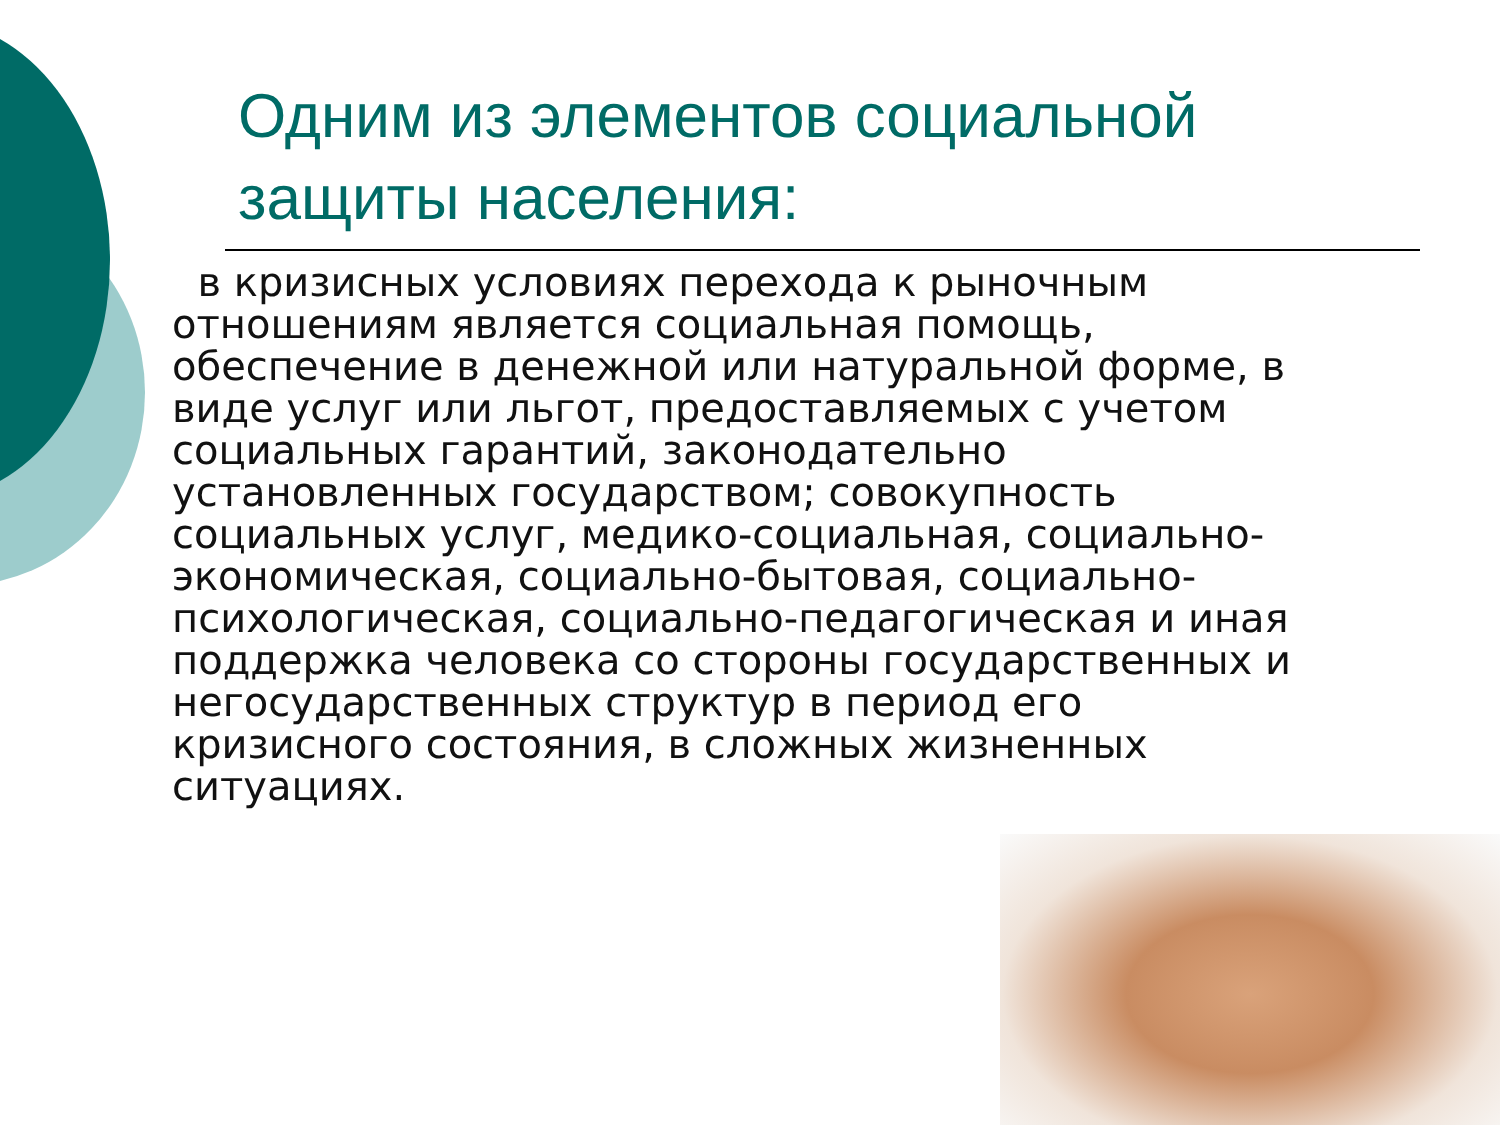Одним из элементов социальной защиты населения:
в кризисных условиях перехода к рыночным отношениям является социальная помощь, обеспечение в денежной или натуральной форме, в виде услуг или льгот, предоставляемых с учетом социальных гарантий, законодательно установленных государством; совокупность социальных услуг, медико-социальная, социально-экономическая, социально-бытовая, социально-психологическая, социально-педагогическая и иная поддержка человека со стороны государственных и негосударственных структур в период его кризисного состояния, в сложных жизненных ситуациях.